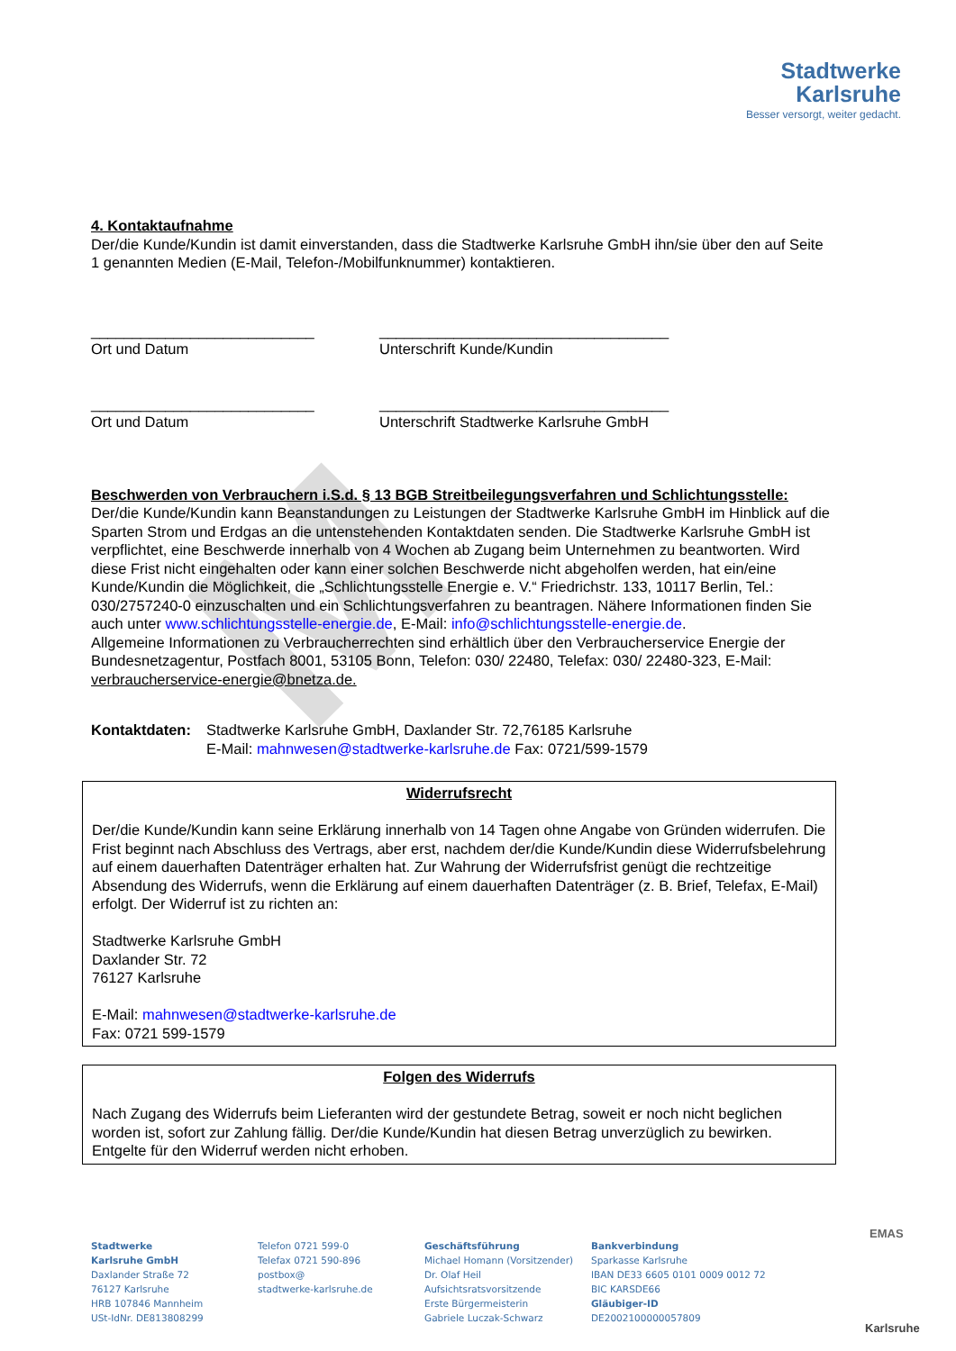M
Stadtwerke
Karlsruhe
Besser versorgt, weiter gedacht.
4. Kontaktaufnahme
Der/die Kunde/Kundin ist damit einverstanden, dass die Stadtwerke Karlsruhe GmbH ihn/sie über den auf Seite 1 genannten Medien (E-Mail, Telefon-/Mobilfunknummer) kontaktieren.
___________________________
Ort und Datum
___________________________________
Unterschrift Kunde/Kundin
___________________________
Ort und Datum
___________________________________
Unterschrift Stadtwerke Karlsruhe GmbH
Beschwerden von Verbrauchern i.S.d. § 13 BGB Streitbeilegungsverfahren und Schlichtungsstelle:
Der/die Kunde/Kundin kann Beanstandungen zu Leistungen der Stadtwerke Karlsruhe GmbH im Hinblick auf die Sparten Strom und Erdgas an die untenstehenden Kontaktdaten senden. Die Stadtwerke Karlsruhe GmbH ist verpflichtet, eine Beschwerde innerhalb von 4 Wochen ab Zugang beim Unternehmen zu beantworten. Wird diese Frist nicht eingehalten oder kann einer solchen Beschwerde nicht abgeholfen werden, hat ein/eine Kunde/Kundin die Möglichkeit, die „Schlichtungsstelle Energie e. V.“ Friedrichstr. 133, 10117 Berlin, Tel.: 030/2757240-0 einzuschalten und ein Schlichtungsverfahren zu beantragen. Nähere Informationen finden Sie auch unter www.schlichtungsstelle-energie.de, E-Mail: info@schlichtungsstelle-energie.de.
Allgemeine Informationen zu Verbraucherrechten sind erhältlich über den Verbraucherservice Energie der Bundesnetzagentur, Postfach 8001, 53105 Bonn, Telefon: 030/ 22480, Telefax: 030/ 22480-323, E-Mail: verbraucherservice-energie@bnetza.de.
Kontaktdaten:
Stadtwerke Karlsruhe GmbH, Daxlander Str. 72,76185 Karlsruhe
E-Mail: mahnwesen@stadtwerke-karlsruhe.de Fax: 0721/599-1579
Widerrufsrecht
Der/die Kunde/Kundin kann seine Erklärung innerhalb von 14 Tagen ohne Angabe von Gründen widerrufen. Die Frist beginnt nach Abschluss des Vertrags, aber erst, nachdem der/die Kunde/Kundin diese Widerrufsbelehrung auf einem dauerhaften Datenträger erhalten hat. Zur Wahrung der Widerrufsfrist genügt die rechtzeitige Absendung des Widerrufs, wenn die Erklärung auf einem dauerhaften Datenträger (z. B. Brief, Telefax, E-Mail) erfolgt. Der Widerruf ist zu richten an:
Stadtwerke Karlsruhe GmbH
Daxlander Str. 72
76127 Karlsruhe
E-Mail: mahnwesen@stadtwerke-karlsruhe.de
Fax: 0721 599-1579
Folgen des Widerrufs
Nach Zugang des Widerrufs beim Lieferanten wird der gestundete Betrag, soweit er noch nicht beglichen worden ist, sofort zur Zahlung fällig. Der/die Kunde/Kundin hat diesen Betrag unverzüglich zu bewirken. Entgelte für den Widerruf werden nicht erhoben.
Stadtwerke
Karlsruhe GmbH
Daxlander Straße 72
76127 Karlsruhe
HRB 107846 Mannheim
USt-IdNr. DE813808299
Telefon 0721 599-0
Telefax 0721 590-896
postbox@
stadtwerke-karlsruhe.de
Geschäftsführung
Michael Homann (Vorsitzender)
Dr. Olaf Heil
Aufsichtsratsvorsitzende
Erste Bürgermeisterin
Gabriele Luczak-Schwarz
Bankverbindung
Sparkasse Karlsruhe
IBAN DE33 6605 0101 0009 0012 72
BIC KARSDE66
Gläubiger-ID
DE2002100000057809
EMAS
Karlsruhe